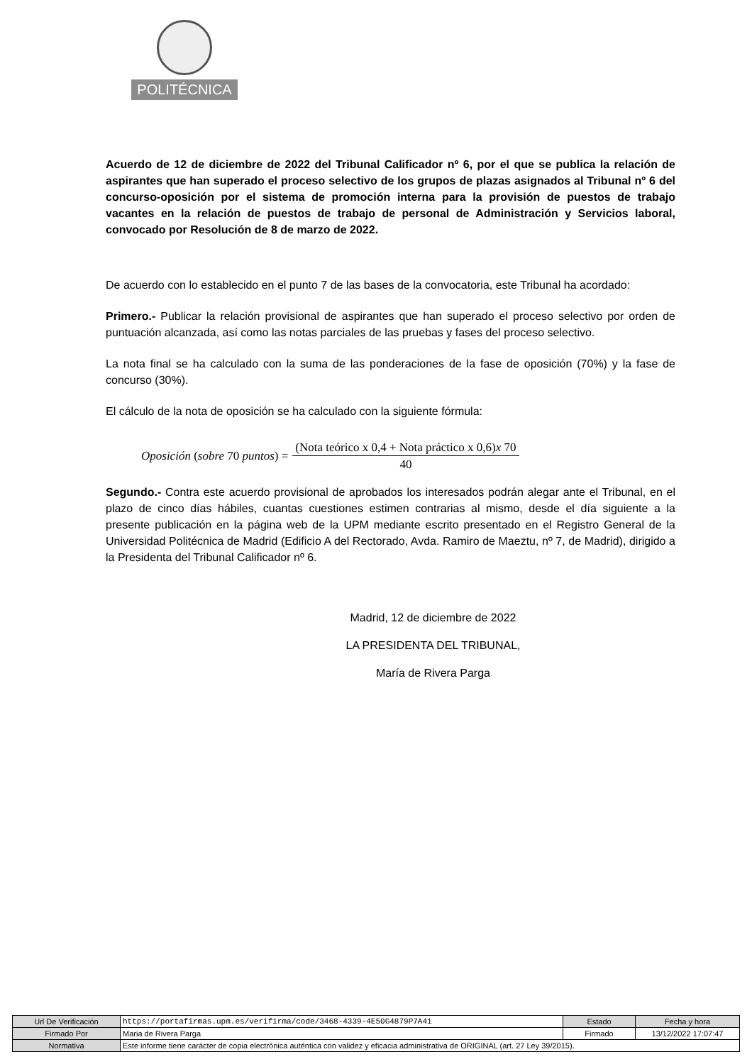POLITÉCNICA
Acuerdo de 12 de diciembre de 2022 del Tribunal Calificador nº 6, por el que se publica la relación de aspirantes que han superado el proceso selectivo de los grupos de plazas asignados al Tribunal nº 6 del concurso-oposición por el sistema de promoción interna para la provisión de puestos de trabajo vacantes en la relación de puestos de trabajo de personal de Administración y Servicios laboral, convocado por Resolución de 8 de marzo de 2022.
De acuerdo con lo establecido en el punto 7 de las bases de la convocatoria, este Tribunal ha acordado:
Primero.- Publicar la relación provisional de aspirantes que han superado el proceso selectivo por orden de puntuación alcanzada, así como las notas parciales de las pruebas y fases del proceso selectivo.
La nota final se ha calculado con la suma de las ponderaciones de la fase de oposición (70%) y la fase de concurso (30%).
El cálculo de la nota de oposición se ha calculado con la siguiente fórmula:
Oposición (sobre 70 puntos) =
(Nota teórico x 0,4 + Nota práctico x 0,6)x 70
40
Segundo.- Contra este acuerdo provisional de aprobados los interesados podrán alegar ante el Tribunal, en el plazo de cinco días hábiles, cuantas cuestiones estimen contrarias al mismo, desde el día siguiente a la presente publicación en la página web de la UPM mediante escrito presentado en el Registro General de la Universidad Politécnica de Madrid (Edificio A del Rectorado, Avda. Ramiro de Maeztu, nº 7, de Madrid), dirigido a la Presidenta del Tribunal Calificador nº 6.
Madrid, 12 de diciembre de 2022
LA PRESIDENTA DEL TRIBUNAL,
María de Rivera Parga
| Url De Verificación | https://portafirmas.upm.es/verifirma/code/3468-4339-4E50G4879P7A41 | Estado | Fecha y hora |
| Firmado Por | Maria de Rivera Parga | Firmado | 13/12/2022 17:07:47 |
| Normativa | Este informe tiene carácter de copia electrónica auténtica con validez y eficacia administrativa de ORIGINAL (art. 27 Ley 39/2015). | | |